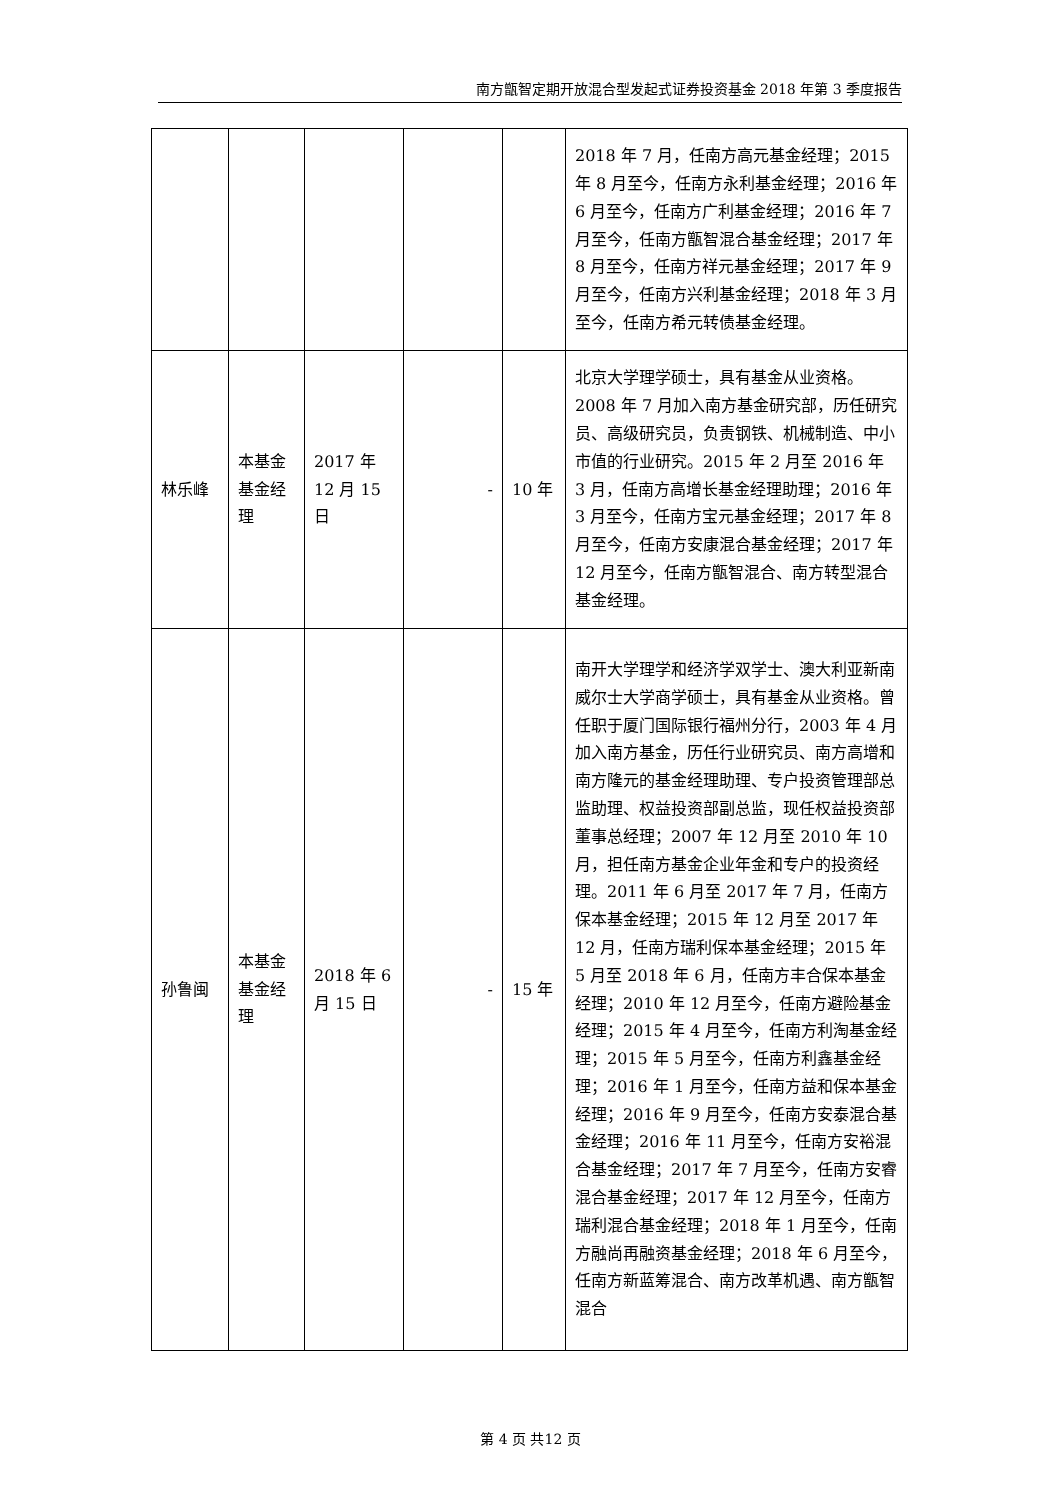南方甑智定期开放混合型发起式证券投资基金 2018 年第 3 季度报告
| | | | | | 2018 年 7 月，任南方高元基金经理；2015 年 8 月至今，任南方永利基金经理；2016 年 6 月至今，任南方广利基金经理；2016 年 7 月至今，任南方甑智混合基金经理；2017 年 8 月至今，任南方祥元基金经理；2017 年 9 月至今，任南方兴利基金经理；2018 年 3 月至今，任南方希元转债基金经理。 |
| 林乐峰 | 本基金基金经理 | 2017 年 12 月 15 日 | - | 10 年 | 北京大学理学硕士，具有基金从业资格。2008 年 7 月加入南方基金研究部，历任研究员、高级研究员，负责钢铁、机械制造、中小市值的行业研究。2015 年 2 月至 2016 年 3 月，任南方高增长基金经理助理；2016 年 3 月至今，任南方宝元基金经理；2017 年 8 月至今，任南方安康混合基金经理；2017 年 12 月至今，任南方甑智混合、南方转型混合基金经理。 |
| 孙鲁闽 | 本基金基金经理 | 2018 年 6 月 15 日 | - | 15 年 | 南开大学理学和经济学双学士、澳大利亚新南威尔士大学商学硕士，具有基金从业资格。曾任职于厦门国际银行福州分行，2003 年 4 月加入南方基金，历任行业研究员、南方高增和南方隆元的基金经理助理、专户投资管理部总监助理、权益投资部副总监，现任权益投资部董事总经理；2007 年 12 月至 2010 年 10 月，担任南方基金企业年金和专户的投资经理。2011 年 6 月至 2017 年 7 月，任南方保本基金经理；2015 年 12 月至 2017 年 12 月，任南方瑞利保本基金经理；2015 年 5 月至 2018 年 6 月，任南方丰合保本基金经理；2010 年 12 月至今，任南方避险基金经理；2015 年 4 月至今，任南方利淘基金经理；2015 年 5 月至今，任南方利鑫基金经理；2016 年 1 月至今，任南方益和保本基金经理；2016 年 9 月至今，任南方安泰混合基金经理；2016 年 11 月至今，任南方安裕混合基金经理；2017 年 7 月至今，任南方安睿混合基金经理；2017 年 12 月至今，任南方瑞利混合基金经理；2018 年 1 月至今，任南方融尚再融资基金经理；2018 年 6 月至今，任南方新蓝筹混合、南方改革机遇、南方甑智混合 |
第 4 页 共12 页